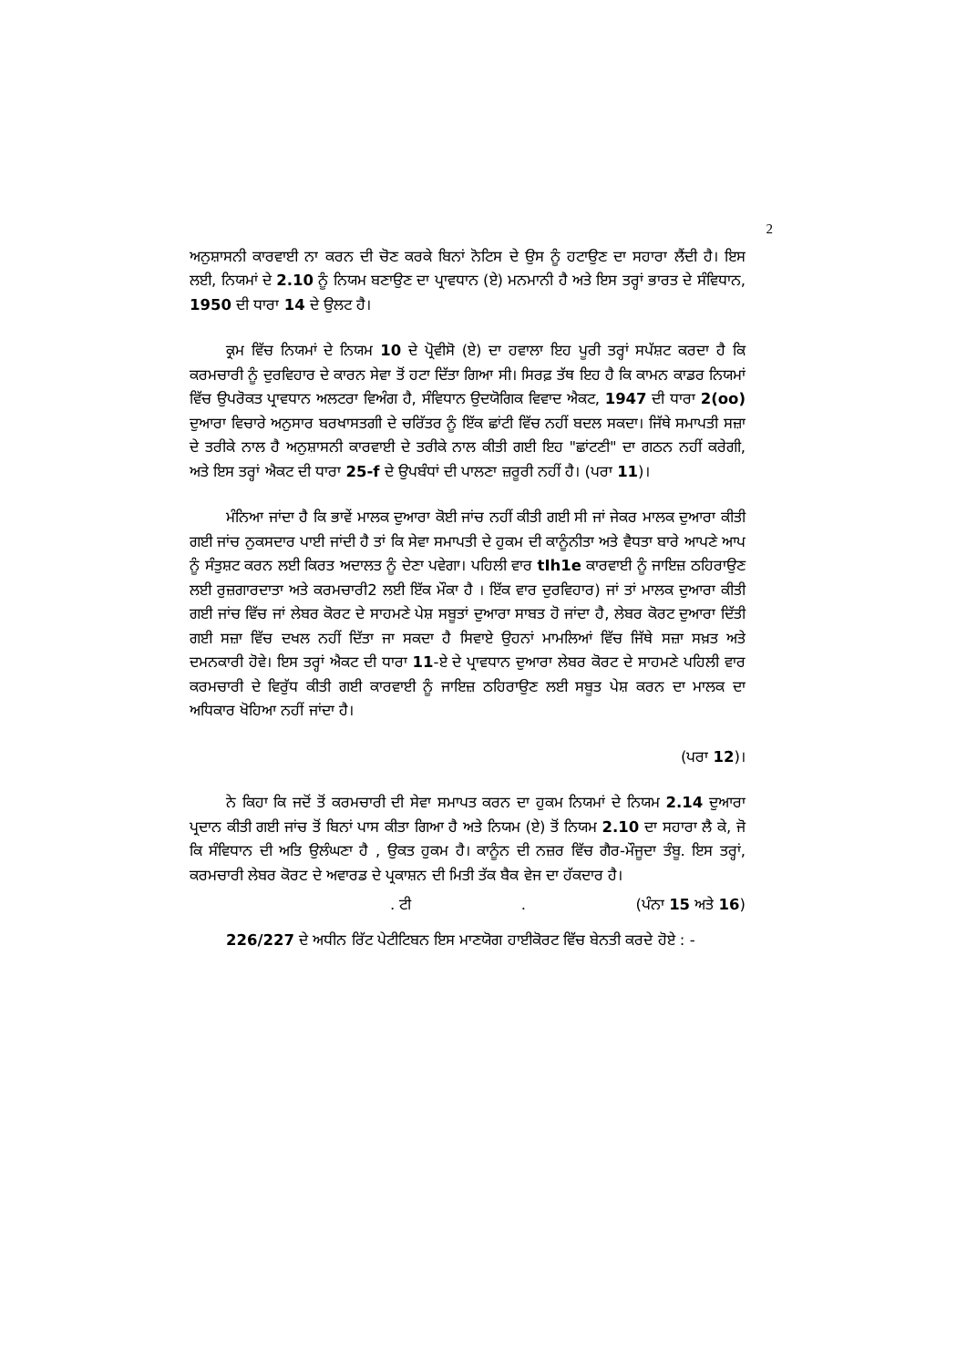2
ਅਨੁਸ਼ਾਸਨੀ ਕਾਰਵਾਈ ਨਾ ਕਰਨ ਦੀ ਚੋਣ ਕਰਕੇ ਬਿਨਾਂ ਨੋਟਿਸ ਦੇ ਉਸ ਨੂੰ ਹਟਾਉਣ ਦਾ ਸਹਾਰਾ ਲੈਂਦੀ ਹੈ। ਇਸ ਲਈ, ਨਿਯਮਾਂ ਦੇ 2.10 ਨੂੰ ਨਿਯਮ ਬਣਾਉਣ ਦਾ ਪ੍ਰਾਵਧਾਨ (ਏ) ਮਨਮਾਨੀ ਹੈ ਅਤੇ ਇਸ ਤਰ੍ਹਾਂ ਭਾਰਤ ਦੇ ਸੰਵਿਧਾਨ, 1950 ਦੀ ਧਾਰਾ 14 ਦੇ ਉਲਟ ਹੈ।
ਕ੍ਰਮ ਵਿੱਚ ਨਿਯਮਾਂ ਦੇ ਨਿਯਮ 10 ਦੇ ਪ੍ਰੋਵੀਸੋ (ਏ) ਦਾ ਹਵਾਲਾ ਇਹ ਪੂਰੀ ਤਰ੍ਹਾਂ ਸਪੱਸ਼ਟ ਕਰਦਾ ਹੈ ਕਿ ਕਰਮਚਾਰੀ ਨੂੰ ਦੁਰਵਿਹਾਰ ਦੇ ਕਾਰਨ ਸੇਵਾ ਤੋਂ ਹਟਾ ਦਿੱਤਾ ਗਿਆ ਸੀ। ਸਿਰਫ਼ ਤੱਥ ਇਹ ਹੈ ਕਿ ਕਾਮਨ ਕਾਡਰ ਨਿਯਮਾਂ ਵਿੱਚ ਉਪਰੋਕਤ ਪ੍ਰਾਵਧਾਨ ਅਲਟਰਾ ਵਿਅੰਗ ਹੈ, ਸੰਵਿਧਾਨ ਉਦਯੋਗਿਕ ਵਿਵਾਦ ਐਕਟ, 1947 ਦੀ ਧਾਰਾ 2(oo) ਦੁਆਰਾ ਵਿਚਾਰੇ ਅਨੁਸਾਰ ਬਰਖਾਸਤਗੀ ਦੇ ਚਰਿੱਤਰ ਨੂੰ ਇੱਕ ਛਾਂਟੀ ਵਿੱਚ ਨਹੀਂ ਬਦਲ ਸਕਦਾ। ਜਿੱਥੇ ਸਮਾਪਤੀ ਸਜ਼ਾ ਦੇ ਤਰੀਕੇ ਨਾਲ ਹੈ ਅਨੁਸ਼ਾਸਨੀ ਕਾਰਵਾਈ ਦੇ ਤਰੀਕੇ ਨਾਲ ਕੀਤੀ ਗਈ ਇਹ "ਛਾਂਟਣੀ" ਦਾ ਗਠਨ ਨਹੀਂ ਕਰੇਗੀ, ਅਤੇ ਇਸ ਤਰ੍ਹਾਂ ਐਕਟ ਦੀ ਧਾਰਾ 25-f ਦੇ ਉਪਬੰਧਾਂ ਦੀ ਪਾਲਣਾ ਜ਼ਰੂਰੀ ਨਹੀਂ ਹੈ। (ਪਰਾ 11)।
ਮੰਨਿਆ ਜਾਂਦਾ ਹੈ ਕਿ ਭਾਵੇਂ ਮਾਲਕ ਦੁਆਰਾ ਕੋਈ ਜਾਂਚ ਨਹੀਂ ਕੀਤੀ ਗਈ ਸੀ ਜਾਂ ਜੇਕਰ ਮਾਲਕ ਦੁਆਰਾ ਕੀਤੀ ਗਈ ਜਾਂਚ ਨੁਕਸਦਾਰ ਪਾਈ ਜਾਂਦੀ ਹੈ ਤਾਂ ਕਿ ਸੇਵਾ ਸਮਾਪਤੀ ਦੇ ਹੁਕਮ ਦੀ ਕਾਨੂੰਨੀਤਾ ਅਤੇ ਵੈਧਤਾ ਬਾਰੇ ਆਪਣੇ ਆਪ ਨੂੰ ਸੰਤੁਸ਼ਟ ਕਰਨ ਲਈ ਕਿਰਤ ਅਦਾਲਤ ਨੂੰ ਦੇਣਾ ਪਵੇਗਾ। ਪਹਿਲੀ ਵਾਰ tIh1e ਕਾਰਵਾਈ ਨੂੰ ਜਾਇਜ਼ ਠਹਿਰਾਉਣ ਲਈ ਰੁਜ਼ਗਾਰਦਾਤਾ ਅਤੇ ਕਰਮਚਾਰੀ2 ਲਈ ਇੱਕ ਮੌਕਾ ਹੈ । ਇੱਕ ਵਾਰ ਦੁਰਵਿਹਾਰ) ਜਾਂ ਤਾਂ ਮਾਲਕ ਦੁਆਰਾ ਕੀਤੀ ਗਈ ਜਾਂਚ ਵਿੱਚ ਜਾਂ ਲੇਬਰ ਕੋਰਟ ਦੇ ਸਾਹਮਣੇ ਪੇਸ਼ ਸਬੂਤਾਂ ਦੁਆਰਾ ਸਾਬਤ ਹੋ ਜਾਂਦਾ ਹੈ, ਲੇਬਰ ਕੋਰਟ ਦੁਆਰਾ ਦਿੱਤੀ ਗਈ ਸਜ਼ਾ ਵਿੱਚ ਦਖਲ ਨਹੀਂ ਦਿੱਤਾ ਜਾ ਸਕਦਾ ਹੈ ਸਿਵਾਏ ਉਹਨਾਂ ਮਾਮਲਿਆਂ ਵਿੱਚ ਜਿੱਥੇ ਸਜ਼ਾ ਸਖ਼ਤ ਅਤੇ ਦਮਨਕਾਰੀ ਹੋਵੇ। ਇਸ ਤਰ੍ਹਾਂ ਐਕਟ ਦੀ ਧਾਰਾ 11-ਏ ਦੇ ਪ੍ਰਾਵਧਾਨ ਦੁਆਰਾ ਲੇਬਰ ਕੋਰਟ ਦੇ ਸਾਹਮਣੇ ਪਹਿਲੀ ਵਾਰ ਕਰਮਚਾਰੀ ਦੇ ਵਿਰੁੱਧ ਕੀਤੀ ਗਈ ਕਾਰਵਾਈ ਨੂੰ ਜਾਇਜ਼ ਠਹਿਰਾਉਣ ਲਈ ਸਬੂਤ ਪੇਸ਼ ਕਰਨ ਦਾ ਮਾਲਕ ਦਾ ਅਧਿਕਾਰ ਖੋਹਿਆ ਨਹੀਂ ਜਾਂਦਾ ਹੈ।
(ਪਰਾ 12)।
ਨੇ ਕਿਹਾ ਕਿ ਜਦੋਂ ਤੋਂ ਕਰਮਚਾਰੀ ਦੀ ਸੇਵਾ ਸਮਾਪਤ ਕਰਨ ਦਾ ਹੁਕਮ ਨਿਯਮਾਂ ਦੇ ਨਿਯਮ 2.14 ਦੁਆਰਾ ਪ੍ਰਦਾਨ ਕੀਤੀ ਗਈ ਜਾਂਚ ਤੋਂ ਬਿਨਾਂ ਪਾਸ ਕੀਤਾ ਗਿਆ ਹੈ ਅਤੇ ਨਿਯਮ (ਏ) ਤੋਂ ਨਿਯਮ 2.10 ਦਾ ਸਹਾਰਾ ਲੈ ਕੇ, ਜੋ ਕਿ ਸੰਵਿਧਾਨ ਦੀ ਅਤਿ ਉਲੰਘਣਾ ਹੈ , ਉਕਤ ਹੁਕਮ ਹੈ। ਕਾਨੂੰਨ ਦੀ ਨਜ਼ਰ ਵਿੱਚ ਗੈਰ-ਮੌਜੂਦਾ ਤੰਬੂ. ਇਸ ਤਰ੍ਹਾਂ, ਕਰਮਚਾਰੀ ਲੇਬਰ ਕੋਰਟ ਦੇ ਅਵਾਰਡ ਦੇ ਪ੍ਰਕਾਸ਼ਨ ਦੀ ਮਿਤੀ ਤੱਕ ਬੈਕ ਵੇਜ ਦਾ ਹੱਕਦਾਰ ਹੈ।
. ਟੀ . (ਪੰਨਾ 15 ਅਤੇ 16)
226/227 ਦੇ ਅਧੀਨ ਰਿੱਟ ਪੇਟੀਟਿਬਨ ਇਸ ਮਾਣਯੋਗ ਹਾਈਕੋਰਟ ਵਿੱਚ ਬੇਨਤੀ ਕਰਦੇ ਹੋਏ : -